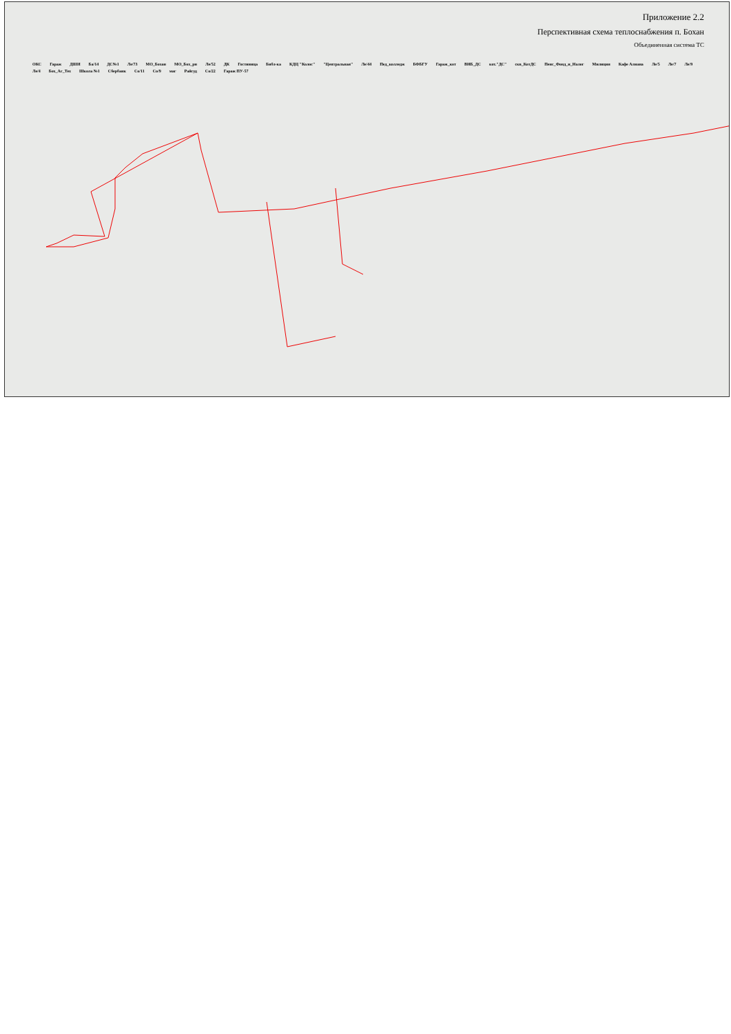Приложение 2.2
Перспективная схема теплоснабжения п. Бохан
Объединенная система ТС
ОКС Гараж ДШИ Ба/14 ДС№1 Ле/73 МО_Бохан МО_Бох_рн Ле/52 ДК Гостиница Библ-ка КДЦ "Колос" "Центральная" Ле/44 Пед_колледж БФБГУ Гараж_кот ВНБ_ДС кот."ДС" скв_КотДС Пенс_Фонд_и_Налог Милиция Кафе Алиана Ле/5 Ле/7 Ле/9 Ле/4 Бох_Аг_Тех Школа №1 Сбербанк Со/11 Со/9 маг Райсуд Со/22 Гараж ПУ-57